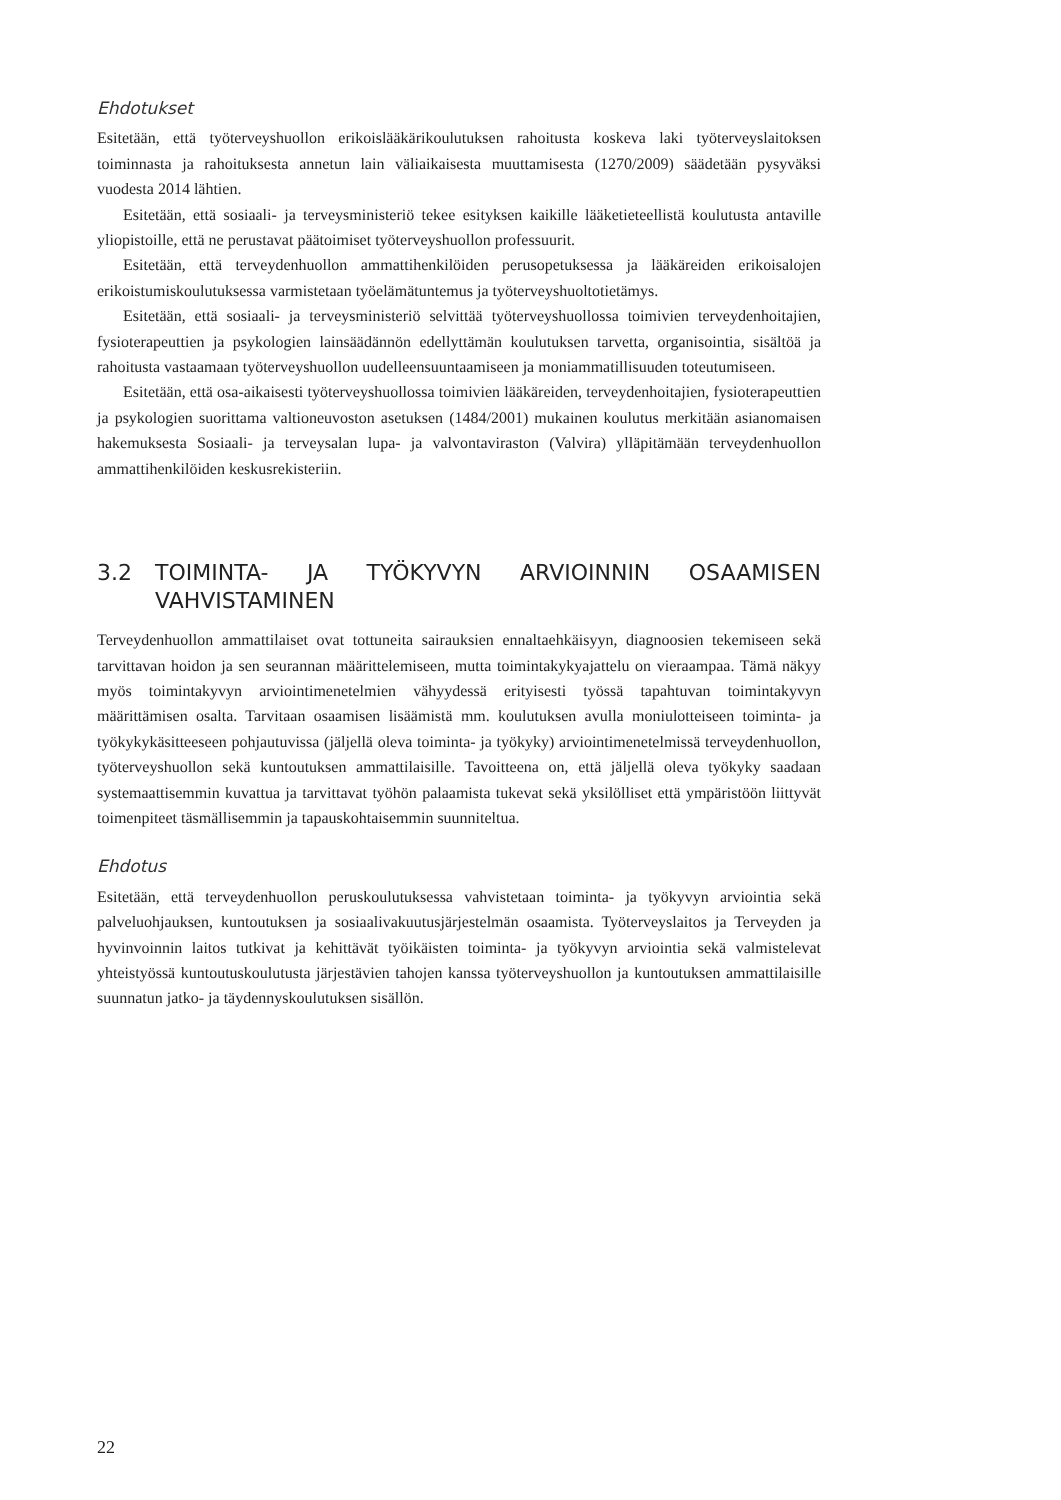Ehdotukset
Esitetään, että työterveyshuollon erikoislääkärikoulutuksen rahoitusta koskeva laki työterveyslaitoksen toiminnasta ja rahoituksesta annetun lain väliaikaisesta muuttamisesta (1270/2009) säädetään pysyväksi vuodesta 2014 lähtien.
Esitetään, että sosiaali- ja terveysministeriö tekee esityksen kaikille lääketieteellistä koulutusta antaville yliopistoille, että ne perustavat päätoimiset työterveyshuollon professuurit.
Esitetään, että terveydenhuollon ammattihenkilöiden perusopetuksessa ja lääkäreiden erikoisalojen erikoistumiskoulutuksessa varmistetaan työelämätuntemus ja työterveyshuoltotietämys.
Esitetään, että sosiaali- ja terveysministeriö selvittää työterveyshuollossa toimivien terveydenhoitajien, fysioterapeuttien ja psykologien lainsäädännön edellyttämän koulutuksen tarvetta, organisointia, sisältöä ja rahoitusta vastaamaan työterveyshuollon uudelleensuuntaamiseen ja moniammatillisuuden toteutumiseen.
Esitetään, että osa-aikaisesti työterveyshuollossa toimivien lääkäreiden, terveydenhoitajien, fysioterapeuttien ja psykologien suorittama valtioneuvoston asetuksen (1484/2001) mukainen koulutus merkitään asianomaisen hakemuksesta Sosiaali- ja terveysalan lupa- ja valvontaviraston (Valvira) ylläpitämään terveydenhuollon ammattihenkilöiden keskusrekisteriin.
3.2 TOIMINTA- JA TYÖKYVYN ARVIOINNIN OSAAMISEN VAHVISTAMINEN
Terveydenhuollon ammattilaiset ovat tottuneita sairauksien ennaltaehkäisyyn, diagnoosien tekemiseen sekä tarvittavan hoidon ja sen seurannan määrittelemiseen, mutta toimintakykyajattelu on vieraampaa. Tämä näkyy myös toimintakyvyn arviointimenetelmien vähyydessä erityisesti työssä tapahtuvan toimintakyvyn määrittämisen osalta. Tarvitaan osaamisen lisäämistä mm. koulutuksen avulla moniulotteiseen toiminta- ja työkykykäsitteeseen pohjautuvissa (jäljellä oleva toiminta- ja työkyky) arviointimenetelmissä terveydenhuollon, työterveyshuollon sekä kuntoutuksen ammattilaisille. Tavoitteena on, että jäljellä oleva työkyky saadaan systemaattisemmin kuvattua ja tarvittavat työhön palaamista tukevat sekä yksilölliset että ympäristöön liittyvät toimenpiteet täsmällisemmin ja tapauskohtaisemmin suunniteltua.
Ehdotus
Esitetään, että terveydenhuollon peruskoulutuksessa vahvistetaan toiminta- ja työkyvyn arviointia sekä palveluohjauksen, kuntoutuksen ja sosiaalivakuutusjärjestelmän osaamista. Työterveyslaitos ja Terveyden ja hyvinvoinnin laitos tutkivat ja kehittävät työikäisten toiminta- ja työkyvyn arviointia sekä valmistelevat yhteistyössä kuntoutuskoulutusta järjestävien tahojen kanssa työterveyshuollon ja kuntoutuksen ammattilaisille suunnatun jatko- ja täydennyskoulutuksen sisällön.
22